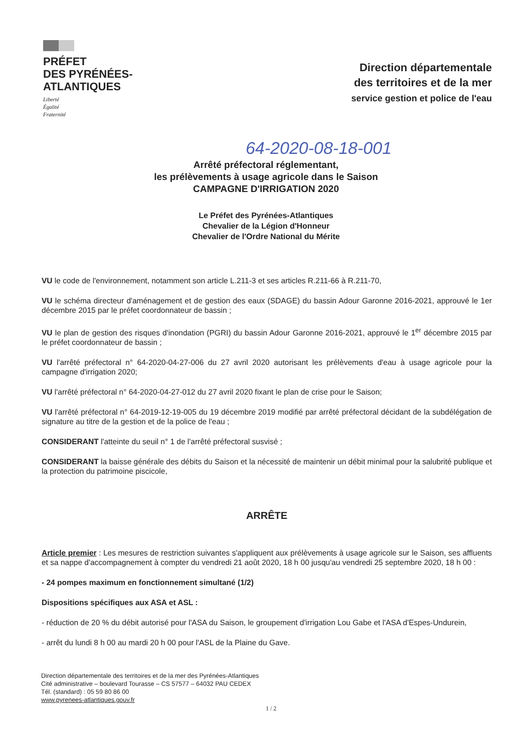PRÉFET
DES PYRÉNÉES-
ATLANTIQUES
Liberté
Égalité
Fraternité
Direction départementale
des territoires et de la mer
service gestion et police de l'eau
64-2020-08-18-001
Arrêté préfectoral réglementant,
les prélèvements à usage agricole dans le Saison
CAMPAGNE D'IRRIGATION 2020
Le Préfet des Pyrénées-Atlantiques
Chevalier de la Légion d'Honneur
Chevalier de l'Ordre National du Mérite
VU le code de l'environnement, notamment son article L.211-3 et ses articles R.211-66 à R.211-70,
VU le schéma directeur d'aménagement et de gestion des eaux (SDAGE) du bassin Adour Garonne 2016-2021, approuvé le 1er décembre 2015 par le préfet coordonnateur de bassin ;
VU le plan de gestion des risques d'inondation (PGRI) du bassin Adour Garonne 2016-2021, approuvé le 1<sup>er</sup> décembre 2015 par le préfet coordonnateur de bassin ;
VU l'arrêté préfectoral n° 64-2020-04-27-006 du 27 avril 2020 autorisant les prélèvements d'eau à usage agricole pour la campagne d'irrigation 2020;
VU l'arrêté préfectoral n° 64-2020-04-27-012 du 27 avril 2020 fixant le plan de crise pour le Saison;
VU l'arrêté préfectoral n° 64-2019-12-19-005 du 19 décembre 2019 modifié par arrêté préfectoral décidant de la subdélégation de signature au titre de la gestion et de la police de l'eau ;
CONSIDERANT l'atteinte du seuil n° 1 de l'arrêté préfectoral susvisé ;
CONSIDERANT la baisse générale des débits du Saison et la nécessité de maintenir un débit minimal pour la salubrité publique et la protection du patrimoine piscicole,
ARRÊTE
Article premier : Les mesures de restriction suivantes s'appliquent aux prélèvements à usage agricole sur le Saison, ses affluents et sa nappe d'accompagnement à compter du vendredi 21 août 2020, 18 h 00 jusqu'au vendredi 25 septembre 2020, 18 h 00 :
- 24 pompes maximum en fonctionnement simultané (1/2)
Dispositions spécifiques aux ASA et ASL :
- réduction de 20 % du débit autorisé pour l'ASA du Saison, le groupement d'irrigation Lou Gabe et l'ASA d'Espes-Undurein,
- arrêt du lundi 8 h 00 au mardi 20 h 00 pour l'ASL de la Plaine du Gave.
Direction départementale des territoires et de la mer des Pyrénées-Atlantiques
Cité administrative – boulevard Tourasse – CS 57577 – 64032 PAU CEDEX
Tél. (standard) : 05 59 80 86 00
www.pyrenees-atlantiques.gouv.fr
1 / 2